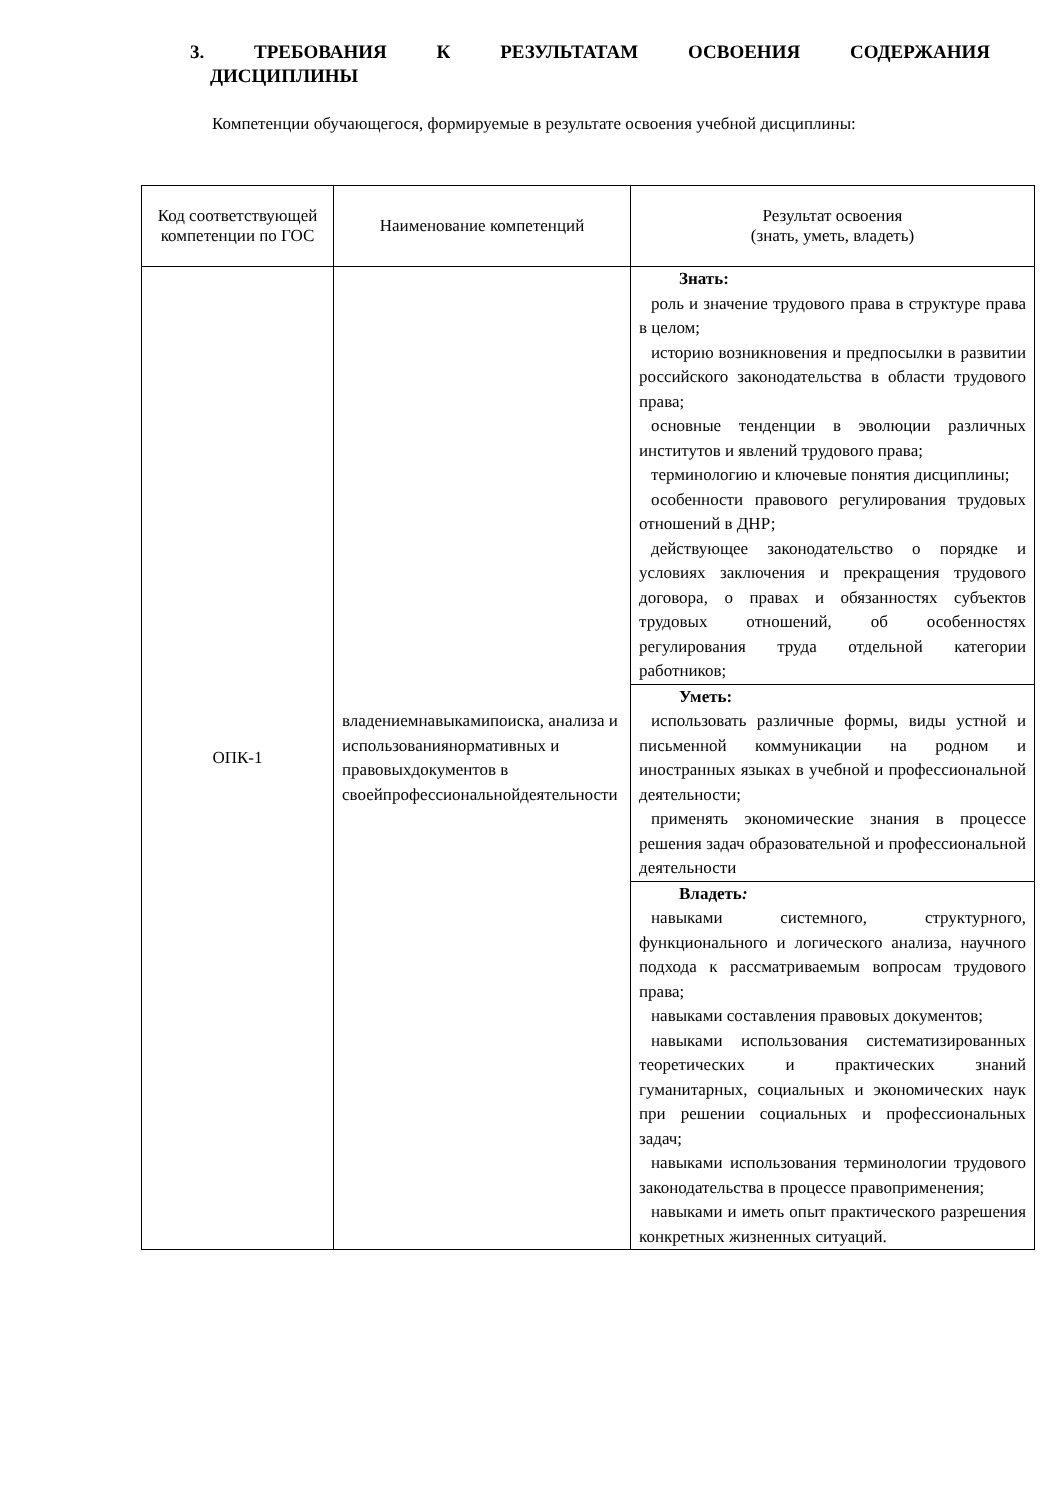3. ТРЕБОВАНИЯ К РЕЗУЛЬТАТАМ ОСВОЕНИЯ СОДЕРЖАНИЯ
ДИСЦИПЛИНЫ
Компетенции обучающегося, формируемые в результате освоения учебной дисциплины:
| Код соответствующей компетенции по ГОС | Наименование компетенций | Результат освоения (знать, уметь, владеть) |
| --- | --- | --- |
| ОПК-1 | владениемнавыкамипоиска, анализа и использованиянормативных и правовыхдокументов в своейпрофессиональнойдеятельности | Знать: роль и значение трудового права в структуре права в целом; историю возникновения и предпосылки в развитии российского законодательства в области трудового права; основные тенденции в эволюции различных институтов и явлений трудового права; терминологию и ключевые понятия дисциплины; особенности правового регулирования трудовых отношений в ДНР; действующее законодательство о порядке и условиях заключения и прекращения трудового договора, о правах и обязанностях субъектов трудовых отношений, об особенностях регулирования труда отдельной категории работников; |
| | | Уметь: использовать различные формы, виды устной и письменной коммуникации на родном и иностранных языках в учебной и профессиональной деятельности; применять экономические знания в процессе решения задач образовательной и профессиональной деятельности |
| | | Владеть : навыками системного, структурного, функционального и логического анализа, научного подхода к рассматриваемым вопросам трудового права; навыками составления правовых документов; навыками использования систематизированных теоретических и практических знаний гуманитарных, социальных и экономических наук при решении социальных и профессиональных задач; навыками использования терминологии трудового законодательства в процессе правоприменения; навыками и иметь опыт практического разрешения конкретных жизненных ситуаций. |